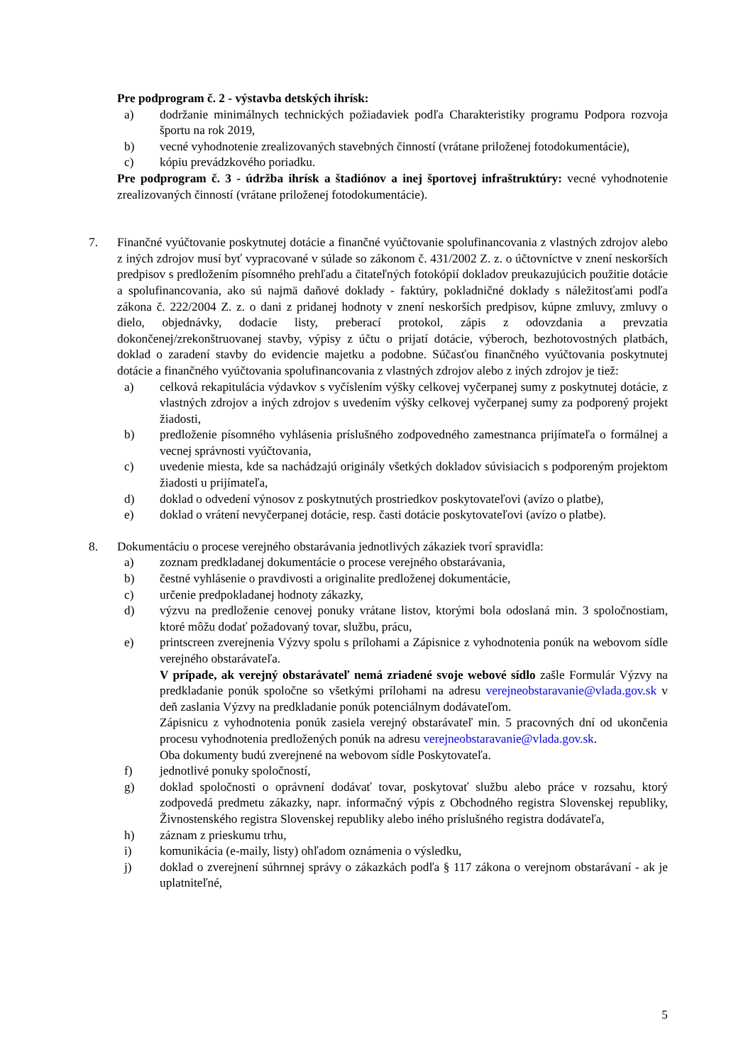Pre podprogram č. 2 - výstavba detských ihrísk:
a) dodržanie minimálnych technických požiadaviek podľa Charakteristiky programu Podpora rozvoja športu na rok 2019,
b) vecné vyhodnotenie zrealizovaných stavebných činností (vrátane priloženej fotodokumentácie),
c) kópiu prevádzkového poriadku.
Pre podprogram č. 3 - údržba ihrísk a štadiónov a inej športovej infraštruktúry: vecné vyhodnotenie zrealizovaných činností (vrátane priloženej fotodokumentácie).
7. Finančné vyúčtovanie poskytnutej dotácie a finančné vyúčtovanie spolufinancovania z vlastných zdrojov alebo z iných zdrojov musí byť vypracované v súlade so zákonom č. 431/2002 Z. z. o účtovníctve v znení neskorších predpisov s predložením písomného prehľadu a čitateľných fotokópií dokladov preukazujúcich použitie dotácie a spolufinancovania, ako sú najmä daňové doklady - faktúry, pokladničné doklady s náležitosťami podľa zákona č. 222/2004 Z. z. o dani z pridanej hodnoty v znení neskorších predpisov, kúpne zmluvy, zmluvy o dielo, objednávky, dodacie listy, preberací protokol, zápis z odovzdania a prevzatia dokončenej/zrekonštruovanej stavby, výpisy z účtu o prijatí dotácie, výberoch, bezhotovostných platbách, doklad o zaradení stavby do evidencie majetku a podobne. Súčasťou finančného vyúčtovania poskytnutej dotácie a finančného vyúčtovania spolufinancovania z vlastných zdrojov alebo z iných zdrojov je tiež:
a) celková rekapitulácia výdavkov s vyčíslením výšky celkovej vyčerpanej sumy z poskytnutej dotácie, z vlastných zdrojov a iných zdrojov s uvedením výšky celkovej vyčerpanej sumy za podporený projekt žiadosti,
b) predloženie písomného vyhlásenia príslušného zodpovedného zamestnanca prijímateľa o formálnej a vecnej správnosti vyúčtovania,
c) uvedenie miesta, kde sa nachádzajú originály všetkých dokladov súvisiacich s podporeným projektom žiadosti u prijímateľa,
d) doklad o odvedení výnosov z poskytnutých prostriedkov poskytovateľovi (avízo o platbe),
e) doklad o vrátení nevyčerpanej dotácie, resp. časti dotácie poskytovateľovi (avízo o platbe).
8. Dokumentáciu o procese verejného obstarávania jednotlivých zákaziek tvorí spravidla:
a) zoznam predkladanej dokumentácie o procese verejného obstarávania,
b) čestné vyhlásenie o pravdivosti a originalite predloženej dokumentácie,
c) určenie predpokladanej hodnoty zákazky,
d) výzvu na predloženie cenovej ponuky vrátane listov, ktorými bola odoslaná min. 3 spoločnostiam, ktoré môžu dodať požadovaný tovar, službu, prácu,
e) printscreen zverejnenia Výzvy spolu s prílohami a Zápisnice z vyhodnotenia ponúk na webovom sídle verejného obstarávateľa.
V prípade, ak verejný obstarávateľ nemá zriadené svoje webové sídlo zašle Formulár Výzvy na predkladanie ponúk spoločne so všetkými prílohami na adresu verejneobstaravanie@vlada.gov.sk v deň zaslania Výzvy na predkladanie ponúk potenciálnym dodávateľom.
Zápisnicu z vyhodnotenia ponúk zasiela verejný obstarávateľ min. 5 pracovných dní od ukončenia procesu vyhodnotenia predložených ponúk na adresu verejneobstaravanie@vlada.gov.sk.
Oba dokumenty budú zverejnené na webovom sídle Poskytovateľa.
f) jednotlivé ponuky spoločností,
g) doklad spoločnosti o oprávnení dodávať tovar, poskytovať službu alebo práce v rozsahu, ktorý zodpovedá predmetu zákazky, napr. informačný výpis z Obchodného registra Slovenskej republiky, Živnostenského registra Slovenskej republiky alebo iného príslušného registra dodávateľa,
h) záznam z prieskumu trhu,
i) komunikácia (e-maily, listy) ohľadom oznámenia o výsledku,
j) doklad o zverejnení súhrnnej správy o zákazkách podľa § 117 zákona o verejnom obstarávaní - ak je uplatniteľné,
5